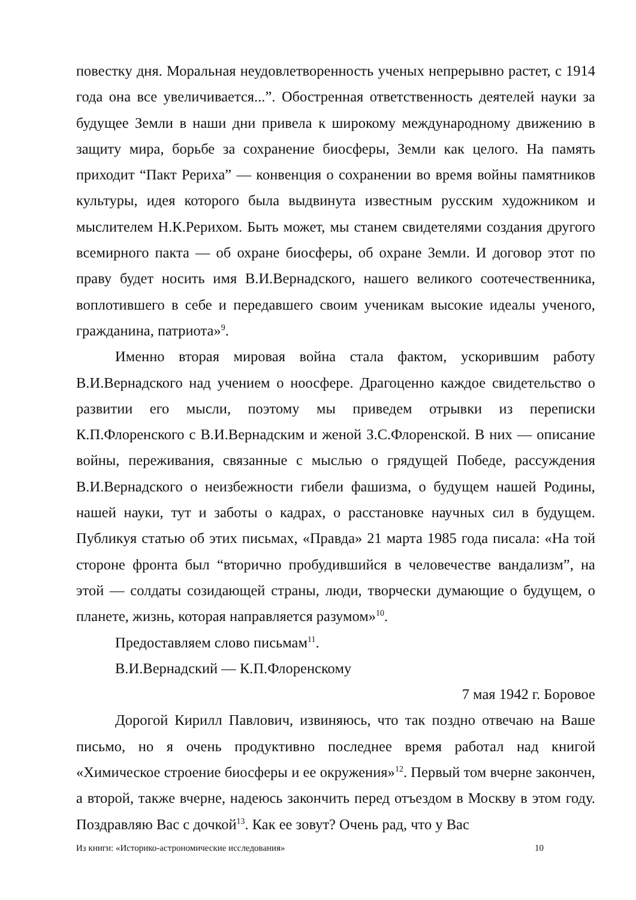повестку дня. Моральная неудовлетворенность ученых непрерывно растет, с 1914 года она все увеличивается...”. Обостренная ответственность деятелей науки за будущее Земли в наши дни привела к широкому международному движению в защиту мира, борьбе за сохранение биосферы, Земли как целого. На память приходит “Пакт Рериха” — конвенция о сохранении во время войны памятников культуры, идея которого была выдвинута известным русским художником и мыслителем Н.К.Рерихом. Быть может, мы станем свидетелями создания другого всемирного пакта — об охране биосферы, об охране Земли. И договор этот по праву будет носить имя В.И.Вернадского, нашего великого соотечественника, воплотившего в себе и передавшего своим ученикам высокие идеалы ученого, гражданина, патриота»<sup>9</sup>.
Именно вторая мировая война стала фактом, ускорившим работу В.И.Вернадского над учением о ноосфере. Драгоценно каждое свидетельство о развитии его мысли, поэтому мы приведем отрывки из переписки К.П.Флоренского с В.И.Вернадским и женой З.С.Флоренской. В них — описание войны, переживания, связанные с мыслью о грядущей Победе, рассуждения В.И.Вернадского о неизбежности гибели фашизма, о будущем нашей Родины, нашей науки, тут и заботы о кадрах, о расстановке научных сил в будущем. Публикуя статью об этих письмах, «Правда» 21 марта 1985 года писала: «На той стороне фронта был “вторично пробудившийся в человечестве вандализм”, на этой — солдаты созидающей страны, люди, творчески думающие о будущем, о планете, жизнь, которая направляется разумом»<sup>10</sup>.
Предоставляем слово письмам<sup>11</sup>.
В.И.Вернадский — К.П.Флоренскому
7 мая 1942 г. Боровое
Дорогой Кирилл Павлович, извиняюсь, что так поздно отвечаю на Ваше письмо, но я очень продуктивно последнее время работал над книгой «Химическое строение биосферы и ее окружения»<sup>12</sup>. Первый том вчерне закончен, а второй, также вчерне, надеюсь закончить перед отъездом в Москву в этом году. Поздравляю Вас с дочкой<sup>13</sup>. Как ее зовут? Очень рад, что у Вас
Из книги: «Историко-астрономические исследования» 10